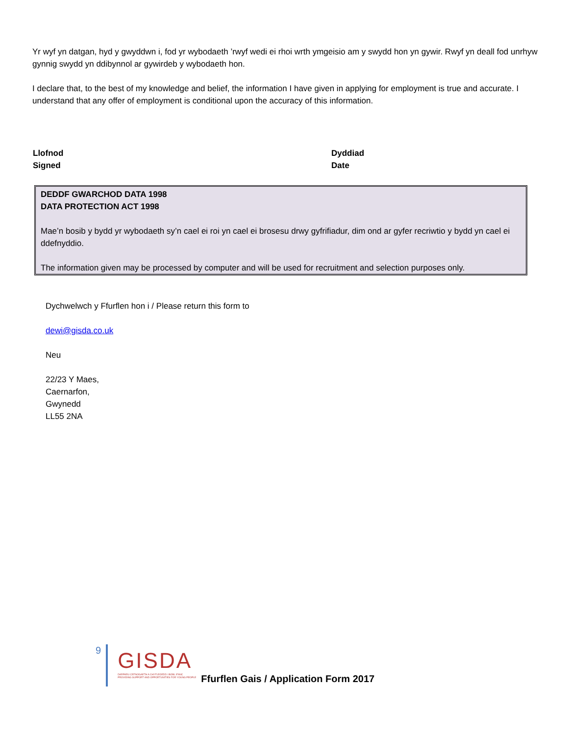Yr wyf yn datgan, hyd y gwyddwn i, fod yr wybodaeth ’rwyf wedi ei rhoi wrth ymgeisio am y swydd hon yn gywir. Rwyf yn deall fod unrhyw gynnig swydd yn ddibynnol ar gywirdeb y wybodaeth hon.
I declare that, to the best of my knowledge and belief, the information I have given in applying for employment is true and accurate. I understand that any offer of employment is conditional upon the accuracy of this information.
Llofnod
Signed
Dyddiad
Date
DEDDF GWARCHOD DATA 1998
DATA PROTECTION ACT 1998
Mae’n bosib y bydd yr wybodaeth sy’n cael ei roi yn cael ei brosesu drwy gyfrifiadur, dim ond ar gyfer recriwtio y bydd yn cael ei ddefnyddio.
The information given may be processed by computer and will be used for recruitment and selection purposes only.
Dychwelwch y Ffurflen hon i / Please return this form to
dewi@gisda.co.uk
Neu
22/23 Y Maes,
Caernarfon,
Gwynedd
LL55 2NA
9
GISDA
DARPARU CEFNOGAETH A CHYFLEOEDD I BOBL IFANC
PROVIDING SUPPORT AND OPPORTUNITIES FOR YOUNG PEOPLE
Ffurflen Gais / Application Form 2017